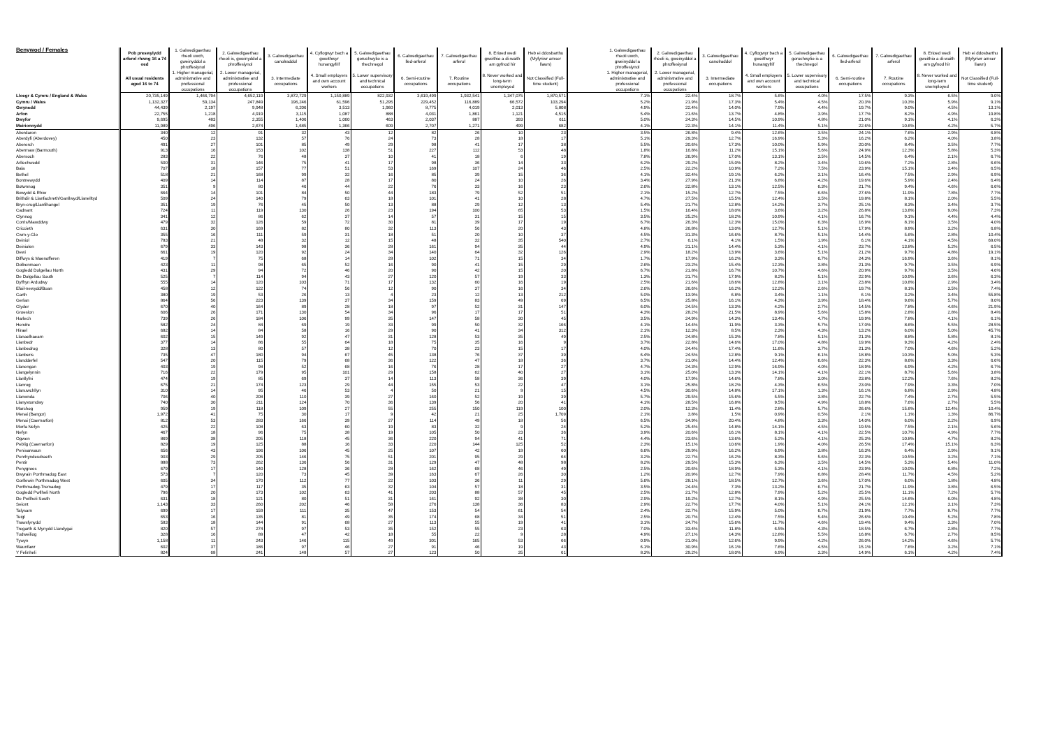| Benywod / Females | Pob preswylydd arferol rhwng 16 a 74 oed | 1. Galwedigaethau rheoli uwch, gweinyddol a phroffesiynol | 2. Galwedigaethau rheoli is, gweinyddol a phroffesiynol | 3. Galwedigaethau canolraddol | 4. Cyflogwyr bach a gweithwyr hunangyfrif | 5. Galwedigaethau goruchwylio is a thechnegol | 6. Galwedigaethau lled-arferol | 7. Galwedigaethau arferol | 8. Erioed wedi gweithio a di-waith am gyfnod hir | Heb ei ddosbarthu (Myfyriwr amser llawn) | | 1. Galwedigaethau rheoli uwch, gweinyddol a phroffesiynol | 2. Galwedigaethau rheoli is, gweinyddol a phroffesiynol | 3. Galwedigaethau canolraddol | 4. Cyflogwyr bach a gweithwyr hunangyfrif | 5. Galwedigaethau goruchwylio is a thechnegol | 6. Galwedigaethau lled-arferol | 7. Galwedigaethau arferol | 8. Erioed wedi gweithio a di-waith am gyfnod hir | Heb ei ddosbarthu (Myfyriwr amser llawn) |
| --- | --- | --- | --- | --- | --- | --- | --- | --- | --- | --- | --- | --- | --- | --- | --- | --- | --- | --- | --- | --- |
| | All usual residents aged 16 to 74 | 1. Higher managerial, administrative and professional occupations | 2. Lower managerial, administrative and professional occupations | 3. Intermediate occupations | 4. Small employers and own account workers | 5. Lower supervisory and technical occupations | 6. Semi-routine occupations | 7. Routine occupations | 8. Never worked and long-term unemployed | Not Classified (Full-time student) | | 1. Higher managerial, administrative and professional occupations | 2. Lower managerial, administrative and professional occupations | 3. Intermediate occupations | 4. Small employers and own account workers | 5. Lower supervisory and technical occupations | 6. Semi-routine occupations | 7. Routine occupations | 8. Never worked and long-term unemployed | Not Classified (Full-time student) |
| Lloegr & Cymru / England & Wales | 20,735,149 | 1,466,794 | 4,652,119 | 3,872,729 | 1,150,889 | 822,932 | 3,619,499 | 1,932,541 | 1,347,075 | 1,870,571 | | 7.1% | 22.4% | 18.7% | 5.6% | 4.0% | 17.5% | 9.3% | 6.5% | 9.0% |
| Cymru / Wales | 1,132,327 | 59,134 | 247,849 | 196,246 | 61,596 | 51,295 | 229,452 | 116,889 | 66,572 | 103,294 | | 5.2% | 21.9% | 17.3% | 5.4% | 4.5% | 20.3% | 10.3% | 5.9% | 9.1% |
| Gwynedd | 44,439 | 2,197 | 9,948 | 6,206 | 3,513 | 1,960 | 8,775 | 4,019 | 2,013 | 5,808 | | 4.9% | 22.4% | 14.0% | 7.9% | 4.4% | 19.7% | 9.0% | 4.5% | 13.1% |
| Arfon | 22,755 | 1,218 | 4,919 | 3,115 | 1,087 | 888 | 4,031 | 1,861 | 1,121 | 4,515 | | 5.4% | 21.6% | 13.7% | 4.8% | 3.9% | 17.7% | 8.2% | 4.9% | 19.8% |
| Dwyfor | 9,695 | 483 | 2,355 | 1,406 | 1,060 | 463 | 2,037 | 887 | 393 | 611 | | 5.0% | 24.3% | 14.5% | 10.9% | 4.8% | 21.0% | 9.1% | 4.1% | 6.3% |
| Meirionnydd | 11,989 | 496 | 2,674 | 1,685 | 1,366 | 609 | 2,707 | 1,271 | 499 | 682 | | 4.1% | 22.3% | 14.1% | 11.4% | 5.1% | 22.6% | 10.6% | 4.2% | 5.7% |
| Aberdaron | 340 | 12 | 91 | 32 | 43 | 12 | 82 | 26 | 10 | 23 | | 3.5% | 26.8% | 9.4% | 12.6% | 3.5% | 24.1% | 7.6% | 2.9% | 6.8% |
| Aberdyfi (Aberdovey) | 450 | 23 | 132 | 57 | 76 | 24 | 73 | 28 | 18 | 17 | | 5.1% | 29.3% | 12.7% | 16.9% | 5.3% | 16.2% | 6.2% | 4.0% | 3.8% |
| Abererch | 491 | 27 | 101 | 85 | 49 | 29 | 98 | 41 | 17 | 38 | | 5.5% | 20.6% | 17.3% | 10.0% | 5.9% | 20.0% | 8.4% | 3.5% | 7.7% |
| Abermaw (Barmouth) | 913 | 16 | 153 | 102 | 138 | 51 | 227 | 112 | 53 | 48 | | 1.8% | 16.8% | 11.2% | 15.1% | 5.6% | 24.9% | 12.3% | 5.8% | 5.3% |
| Abersoch | 283 | 22 | 76 | 48 | 37 | 10 | 41 | 18 | 6 | 19 | | 7.8% | 26.9% | 17.0% | 13.1% | 3.5% | 14.5% | 6.4% | 2.1% | 6.7% |
| Arllechwedd | 500 | 31 | 146 | 75 | 41 | 17 | 98 | 36 | 14 | 33 | | 6.2% | 29.2% | 15.0% | 8.2% | 3.4% | 19.6% | 7.2% | 2.8% | 6.6% |
| Bala | 707 | 18 | 157 | 77 | 51 | 53 | 169 | 107 | 24 | 46 | | 2.5% | 22.2% | 10.9% | 7.2% | 7.5% | 23.9% | 15.1% | 3.4% | 6.5% |
| Bethel | 518 | 21 | 168 | 99 | 32 | 16 | 85 | 39 | 15 | 36 | | 4.1% | 32.4% | 19.1% | 6.2% | 3.1% | 16.4% | 7.5% | 2.9% | 6.9% |
| Bontnewydd | 409 | 14 | 114 | 87 | 28 | 17 | 80 | 24 | 10 | 26 | | 3.4% | 27.9% | 21.3% | 6.8% | 4.2% | 19.6% | 5.9% | 2.4% | 6.4% |
| Botwnnog | 351 | 9 | 80 | 46 | 44 | 22 | 76 | 33 | 16 | 23 | | 2.6% | 22.8% | 13.1% | 12.5% | 6.3% | 21.7% | 9.4% | 4.6% | 6.6% |
| Bowydd & Rhiw | 664 | 14 | 101 | 84 | 50 | 44 | 183 | 79 | 52 | 51 | | 2.1% | 15.2% | 12.7% | 7.5% | 6.6% | 27.6% | 11.9% | 7.8% | 7.7% |
| Brithdir & Llanfachreth/Ganllwyd/Llanelltyd | 509 | 24 | 140 | 79 | 63 | 18 | 101 | 41 | 10 | 28 | | 4.7% | 27.5% | 15.5% | 12.4% | 3.5% | 19.8% | 8.1% | 2.0% | 5.5% |
| Bryn-crug/Llanfihangel | 351 | 19 | 76 | 45 | 50 | 13 | 88 | 29 | 12 | 13 | | 5.4% | 21.7% | 12.8% | 14.2% | 3.7% | 25.1% | 8.3% | 3.4% | 3.7% |
| Cadnant | 724 | 11 | 119 | 130 | 26 | 23 | 194 | 100 | 65 | 53 | | 1.5% | 16.4% | 18.0% | 3.6% | 3.2% | 26.8% | 13.8% | 9.0% | 7.3% |
| Clynnog | 341 | 12 | 86 | 62 | 37 | 14 | 57 | 31 | 15 | 15 | | 3.5% | 25.2% | 18.2% | 10.9% | 4.1% | 16.7% | 9.1% | 4.4% | 4.4% |
| Corris/Mawddwy | 479 | 32 | 126 | 59 | 72 | 30 | 81 | 39 | 17 | 19 | | 6.7% | 26.3% | 12.3% | 15.0% | 6.3% | 16.9% | 8.1% | 3.5% | 4.0% |
| Criccieth | 631 | 30 | 169 | 82 | 80 | 32 | 113 | 56 | 20 | 43 | | 4.8% | 26.8% | 13.0% | 12.7% | 5.1% | 17.9% | 8.9% | 3.2% | 6.8% |
| Cwm-y-Glo | 355 | 16 | 111 | 59 | 31 | 18 | 51 | 20 | 10 | 37 | | 4.5% | 31.3% | 16.6% | 8.7% | 5.1% | 14.4% | 5.6% | 2.8% | 10.4% |
| Deiniol | 783 | 21 | 48 | 32 | 12 | 15 | 48 | 32 | 35 | 540 | | 2.7% | 6.1% | 4.1% | 1.5% | 1.9% | 6.1% | 4.1% | 4.5% | 69.0% |
| Deiniolen | 679 | 33 | 143 | 98 | 36 | 28 | 161 | 94 | 35 | 44 | | 4.9% | 21.1% | 14.4% | 5.3% | 4.1% | 23.7% | 13.8% | 5.2% | 6.5% |
| Dewi | 661 | 19 | 120 | 92 | 24 | 34 | 140 | 64 | 32 | 126 | | 2.9% | 18.2% | 13.9% | 3.6% | 5.1% | 21.2% | 9.7% | 4.8% | 19.1% |
| Diffwys & Maenofferen | 419 | 7 | 75 | 68 | 14 | 28 | 102 | 71 | 15 | 34 | | 1.7% | 17.9% | 16.2% | 3.3% | 6.7% | 24.3% | 16.9% | 3.6% | 8.1% |
| Dolbenmaen | 423 | 11 | 98 | 65 | 52 | 16 | 90 | 41 | 15 | 29 | | 2.6% | 23.2% | 15.4% | 12.3% | 3.8% | 21.3% | 9.7% | 3.5% | 6.9% |
| Gogledd Dolgellau North | 431 | 29 | 94 | 72 | 46 | 20 | 90 | 42 | 15 | 20 | | 6.7% | 21.8% | 16.7% | 10.7% | 4.6% | 20.9% | 9.7% | 3.5% | 4.6% |
| De Dolgellau South | 525 | 7 | 114 | 94 | 43 | 27 | 120 | 57 | 19 | 33 | | 1.3% | 21.7% | 17.9% | 8.2% | 5.1% | 22.9% | 10.9% | 3.6% | 6.3% |
| Dyffryn Ardudwy | 555 | 14 | 120 | 103 | 71 | 17 | 132 | 60 | 16 | 19 | | 2.5% | 21.6% | 18.6% | 12.8% | 3.1% | 23.8% | 10.8% | 2.9% | 3.4% |
| Efail-newydd/Buan | 458 | 12 | 122 | 74 | 56 | 12 | 90 | 37 | 16 | 34 | | 2.6% | 26.6% | 16.2% | 12.2% | 2.6% | 19.7% | 8.1% | 3.5% | 7.4% |
| Garth | 380 | 19 | 53 | 26 | 13 | 4 | 23 | 12 | 13 | 212 | | 5.0% | 13.9% | 6.8% | 3.4% | 1.1% | 6.1% | 3.2% | 3.4% | 55.8% |
| Gerlan | 864 | 56 | 223 | 139 | 37 | 34 | 159 | 83 | 49 | 69 | | 6.5% | 25.8% | 16.1% | 4.3% | 3.9% | 18.4% | 9.6% | 5.7% | 8.0% |
| Glyder | 670 | 40 | 164 | 89 | 28 | 18 | 97 | 52 | 31 | 147 | | 6.0% | 24.5% | 13.3% | 4.2% | 2.7% | 14.5% | 7.8% | 4.6% | 21.9% |
| Groeslon | 606 | 26 | 171 | 130 | 54 | 34 | 96 | 17 | 17 | 51 | | 4.3% | 28.2% | 21.5% | 8.9% | 5.6% | 15.8% | 2.8% | 2.8% | 8.4% |
| Harlech | 739 | 26 | 184 | 106 | 99 | 35 | 147 | 58 | 30 | 45 | | 3.5% | 24.9% | 14.3% | 13.4% | 4.7% | 19.9% | 7.8% | 4.1% | 6.1% |
| Hendre | 582 | 24 | 84 | 69 | 19 | 33 | 99 | 50 | 32 | 166 | | 4.1% | 14.4% | 11.9% | 3.3% | 5.7% | 17.0% | 8.6% | 5.5% | 28.5% |
| Hirael | 682 | 14 | 84 | 58 | 16 | 29 | 90 | 41 | 34 | 312 | | 2.1% | 12.3% | 8.5% | 2.3% | 4.3% | 13.2% | 6.0% | 5.0% | 45.7% |
| Llanaelhaearn | 602 | 15 | 149 | 92 | 47 | 31 | 128 | 53 | 35 | 49 | | 2.5% | 24.8% | 15.3% | 7.8% | 5.1% | 21.3% | 8.8% | 5.8% | 8.1% |
| Llanbedr | 377 | 14 | 86 | 55 | 64 | 18 | 75 | 35 | 16 | 9 | | 3.7% | 22.8% | 14.6% | 17.0% | 4.8% | 19.9% | 9.3% | 4.2% | 2.4% |
| Llanbedrog | 328 | 13 | 80 | 57 | 38 | 12 | 70 | 23 | 15 | 17 | | 4.0% | 24.4% | 17.4% | 11.6% | 3.7% | 21.3% | 7.0% | 4.6% | 5.2% |
| Llanberis | 735 | 47 | 180 | 94 | 67 | 45 | 138 | 76 | 37 | 39 | | 6.4% | 24.5% | 12.8% | 9.1% | 6.1% | 18.8% | 10.3% | 5.0% | 5.3% |
| Llandderfel | 547 | 20 | 115 | 79 | 68 | 36 | 122 | 47 | 18 | 36 | | 3.7% | 21.0% | 14.4% | 12.4% | 6.6% | 22.3% | 8.6% | 3.3% | 6.6% |
| Llanengan | 403 | 19 | 98 | 52 | 68 | 16 | 76 | 28 | 17 | 27 | | 4.7% | 24.3% | 12.9% | 16.9% | 4.0% | 18.9% | 6.9% | 4.2% | 6.7% |
| Llangelynnin | 716 | 22 | 179 | 95 | 101 | 29 | 158 | 62 | 40 | 27 | | 3.1% | 25.0% | 13.3% | 14.1% | 4.1% | 22.1% | 8.7% | 5.6% | 3.8% |
| Llanllyfni | 474 | 19 | 85 | 69 | 37 | 14 | 113 | 58 | 36 | 39 | | 4.0% | 17.9% | 14.6% | 7.8% | 3.0% | 23.8% | 12.2% | 7.6% | 8.2% |
| Llanrug | 675 | 21 | 174 | 123 | 29 | 44 | 155 | 53 | 22 | 47 | | 3.1% | 25.8% | 18.2% | 4.3% | 6.5% | 23.0% | 7.9% | 3.3% | 7.0% |
| Llanuwchllyn | 310 | 14 | 95 | 46 | 53 | 4 | 50 | 21 | 9 | 15 | | 4.5% | 30.6% | 14.8% | 17.1% | 1.3% | 16.1% | 6.8% | 2.9% | 4.8% |
| Llanwnda | 706 | 40 | 208 | 110 | 39 | 27 | 160 | 52 | 19 | 39 | | 5.7% | 29.5% | 15.6% | 5.5% | 3.8% | 22.7% | 7.4% | 2.7% | 5.5% |
| Llanystumdwy | 740 | 30 | 211 | 124 | 70 | 36 | 139 | 56 | 20 | 41 | | 4.1% | 28.5% | 16.8% | 9.5% | 4.9% | 18.8% | 7.6% | 2.7% | 5.5% |
| Marchog | 959 | 19 | 118 | 109 | 27 | 55 | 255 | 150 | 119 | 100 | | 2.0% | 12.3% | 11.4% | 2.8% | 5.7% | 26.6% | 15.6% | 12.4% | 10.4% |
| Menai (Bangor) | 1,972 | 41 | 75 | 30 | 17 | 9 | 42 | 21 | 25 | 1,709 | | 2.1% | 3.8% | 1.5% | 0.9% | 0.5% | 2.1% | 1.1% | 1.3% | 86.7% |
| Menai (Caernarfon) | 812 | 53 | 283 | 166 | 39 | 27 | 114 | 49 | 18 | 56 | | 6.5% | 34.9% | 20.4% | 4.8% | 3.3% | 14.0% | 6.0% | 2.2% | 6.9% |
| Morfa Nefyn | 425 | 22 | 108 | 63 | 60 | 19 | 83 | 32 | 9 | 24 | | 5.2% | 25.4% | 14.8% | 14.1% | 4.5% | 19.5% | 7.5% | 2.1% | 5.6% |
| Nefyn | 467 | 18 | 96 | 75 | 38 | 19 | 105 | 50 | 23 | 36 | | 3.9% | 20.6% | 16.1% | 8.1% | 4.1% | 22.5% | 10.7% | 4.9% | 7.7% |
| Ogwen | 869 | 38 | 205 | 118 | 45 | 36 | 220 | 94 | 41 | 71 | | 4.4% | 23.6% | 13.6% | 5.2% | 4.1% | 25.3% | 10.8% | 4.7% | 8.2% |
| Peblig (Caernarfon) | 829 | 19 | 125 | 88 | 16 | 33 | 220 | 144 | 125 | 52 | | 2.3% | 15.1% | 10.6% | 1.9% | 4.0% | 26.5% | 17.4% | 15.1% | 6.3% |
| Penisarwaun | 656 | 43 | 196 | 106 | 45 | 25 | 107 | 42 | 19 | 60 | | 6.6% | 29.9% | 16.2% | 6.9% | 3.8% | 16.3% | 6.4% | 2.9% | 9.1% |
| Penrhyndeudraeth | 903 | 29 | 205 | 146 | 75 | 51 | 201 | 95 | 29 | 64 | | 3.2% | 22.7% | 16.2% | 8.3% | 5.6% | 22.3% | 10.5% | 3.2% | 7.1% |
| Pentir | 888 | 73 | 262 | 136 | 56 | 31 | 129 | 47 | 48 | 98 | | 8.2% | 29.5% | 15.3% | 6.3% | 3.5% | 14.5% | 5.3% | 5.4% | 11.0% |
| Penygroes | 679 | 17 | 140 | 128 | 36 | 28 | 162 | 68 | 46 | 49 | | 2.5% | 20.6% | 18.9% | 5.3% | 4.1% | 23.9% | 10.0% | 6.8% | 7.2% |
| Dwyrain Porthmadog East | 573 | 7 | 120 | 73 | 45 | 39 | 163 | 67 | 26 | 30 | | 1.2% | 20.9% | 12.7% | 7.9% | 6.8% | 28.4% | 11.7% | 4.5% | 5.2% |
| Gorllewin Porthmadog West | 605 | 34 | 170 | 112 | 77 | 22 | 103 | 36 | 11 | 29 | | 5.6% | 28.1% | 18.5% | 12.7% | 3.6% | 17.0% | 6.0% | 1.8% | 4.8% |
| Porthmadog-Tremadog | 479 | 17 | 117 | 35 | 63 | 32 | 104 | 57 | 18 | 31 | | 3.5% | 24.4% | 7.3% | 13.2% | 6.7% | 21.7% | 11.9% | 3.8% | 6.5% |
| Gogledd Pwllheli North | 796 | 20 | 173 | 102 | 63 | 41 | 203 | 88 | 57 | 45 | | 2.5% | 21.7% | 12.8% | 7.9% | 5.2% | 25.5% | 11.1% | 7.2% | 5.7% |
| De Pwllheli South | 631 | 18 | 121 | 80 | 51 | 31 | 161 | 92 | 38 | 30 | | 2.9% | 19.2% | 12.7% | 8.1% | 4.9% | 25.5% | 14.6% | 6.0% | 4.8% |
| Seiont | 1,143 | 33 | 260 | 202 | 46 | 58 | 276 | 138 | 36 | 83 | | 2.9% | 22.7% | 17.7% | 4.0% | 5.1% | 24.1% | 12.1% | 3.1% | 7.3% |
| Talysarn | 699 | 17 | 159 | 111 | 35 | 47 | 153 | 54 | 61 | 54 | | 2.4% | 22.7% | 15.9% | 5.0% | 6.7% | 21.9% | 7.7% | 8.7% | 7.7% |
| Teigl | 653 | 16 | 135 | 81 | 49 | 35 | 174 | 68 | 34 | 51 | | 2.5% | 20.7% | 12.4% | 7.5% | 5.4% | 26.6% | 10.4% | 5.2% | 7.8% |
| Trawsfynydd | 583 | 18 | 144 | 91 | 68 | 27 | 113 | 55 | 19 | 41 | | 3.1% | 24.7% | 15.6% | 11.7% | 4.6% | 19.4% | 9.4% | 3.3% | 7.0% |
| Tregarth & Mynydd Llandygai | 820 | 57 | 274 | 97 | 53 | 35 | 152 | 55 | 23 | 63 | | 7.0% | 33.4% | 11.8% | 6.5% | 4.3% | 18.5% | 6.7% | 2.8% | 7.7% |
| Tudweiliog | 328 | 16 | 89 | 47 | 42 | 18 | 55 | 22 | 9 | 28 | | 4.9% | 27.1% | 14.3% | 12.8% | 5.5% | 16.8% | 6.7% | 2.7% | 8.5% |
| Tywyn | 1,158 | 11 | 243 | 146 | 115 | 49 | 301 | 165 | 53 | 66 | | 0.9% | 21.0% | 12.6% | 9.9% | 4.2% | 26.0% | 14.2% | 4.6% | 5.7% |
| Waunfawr | 602 | 37 | 186 | 97 | 46 | 27 | 91 | 46 | 19 | 43 | | 6.1% | 30.9% | 16.1% | 7.6% | 4.5% | 15.1% | 7.6% | 3.2% | 7.1% |
| Y Felinheli | 824 | 68 | 241 | 148 | 57 | 27 | 123 | 50 | 35 | 61 | | 8.3% | 29.2% | 18.0% | 6.9% | 3.3% | 14.9% | 6.1% | 4.2% | 7.4% |